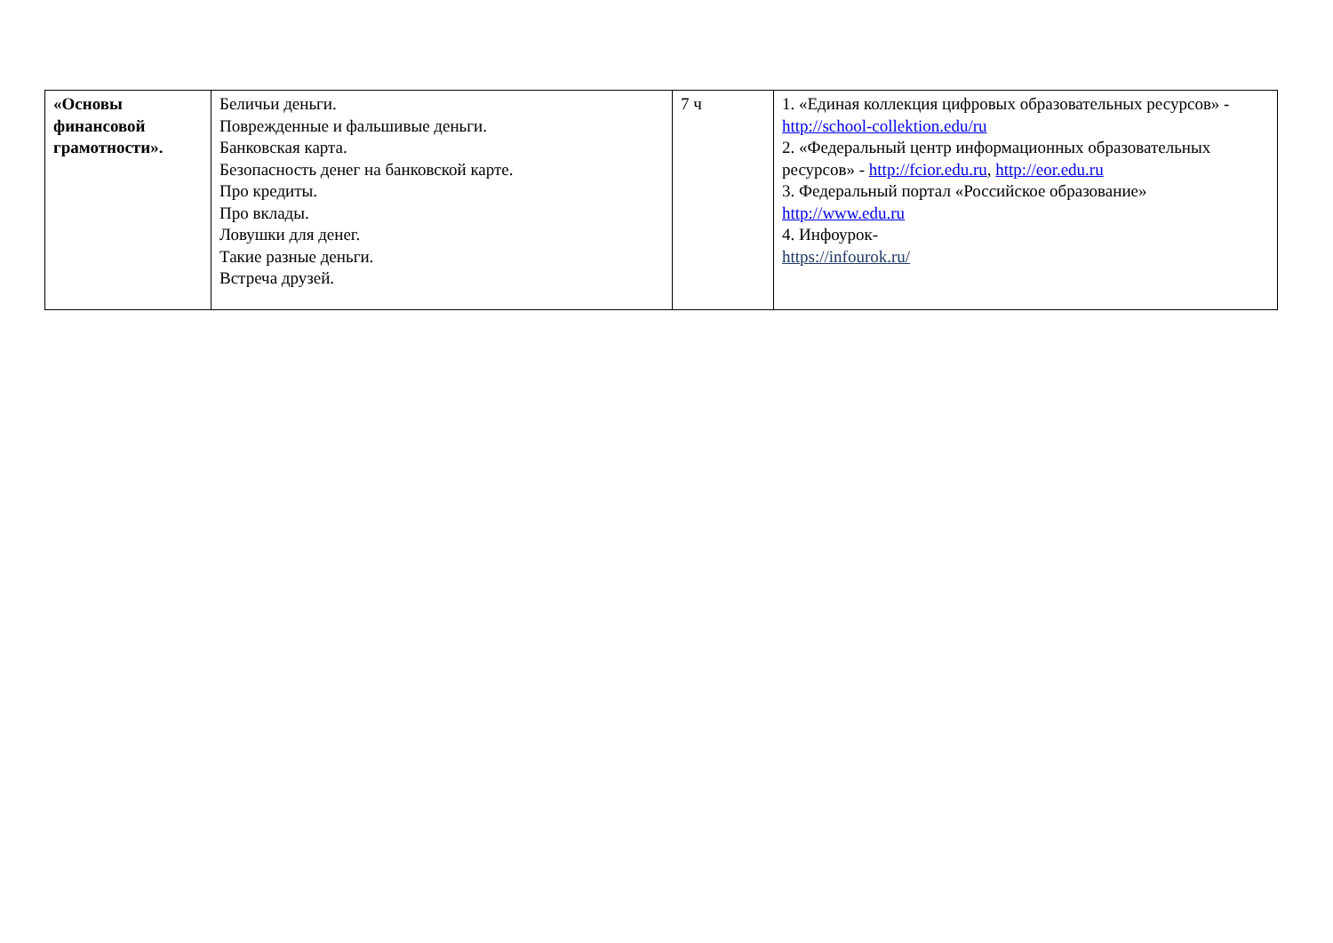| «Основы финансовой грамотности». | Беличьи деньги. Поврежденные и фальшивые деньги. Банковская карта. Безопасность денег на банковской карте. Про кредиты. Про вклады. Ловушки для денег. Такие разные деньги. Встреча друзей. | 7 ч | 1. «Единая коллекция цифровых образовательных ресурсов» - http://school-collektion.edu/ru 2. «Федеральный центр информационных образовательных ресурсов» - http://fcior.edu.ru , http://eor.edu.ru 3. Федеральный портал «Российское образование» http://www.edu.ru 4. Инфоурок- https://infourok.ru/ |